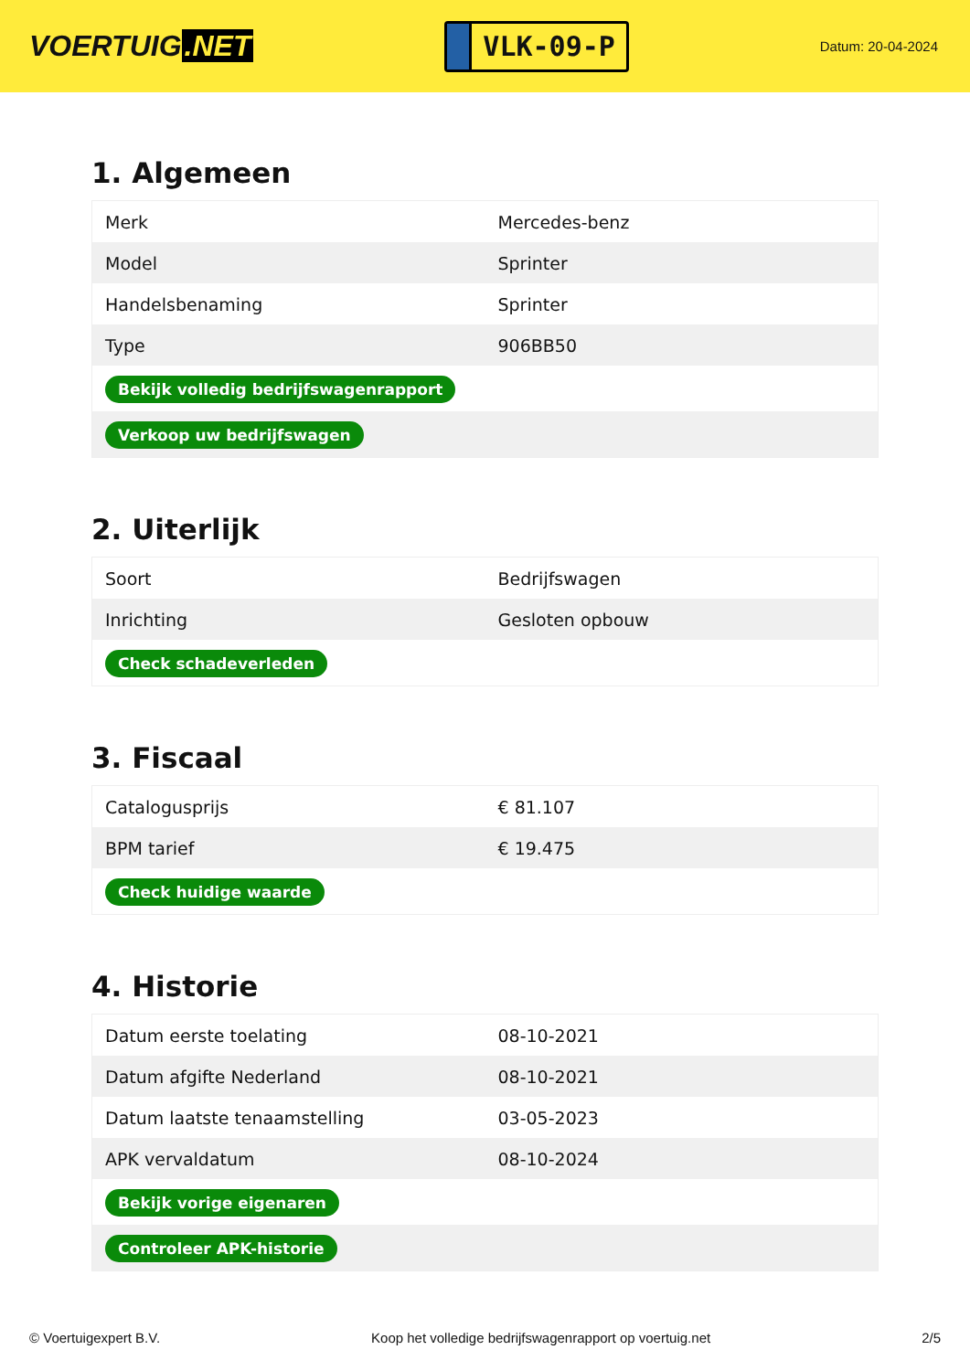VOERTUIG.NET
VLK-09-P
Datum: 20-04-2024
1. Algemeen
| Merk | Mercedes-benz |
| Model | Sprinter |
| Handelsbenaming | Sprinter |
| Type | 906BB50 |
| Bekijk volledig bedrijfswagenrapport | |
| Verkoop uw bedrijfswagen | |
2. Uiterlijk
| Soort | Bedrijfswagen |
| Inrichting | Gesloten opbouw |
| Check schadeverleden | |
3. Fiscaal
| Catalogusprijs | € 81.107 |
| BPM tarief | € 19.475 |
| Check huidige waarde | |
4. Historie
| Datum eerste toelating | 08-10-2021 |
| Datum afgifte Nederland | 08-10-2021 |
| Datum laatste tenaamstelling | 03-05-2023 |
| APK vervaldatum | 08-10-2024 |
| Bekijk vorige eigenaren | |
| Controleer APK-historie | |
© Voertuigexpert B.V. Koop het volledige bedrijfswagenrapport op voertuig.net 2/5